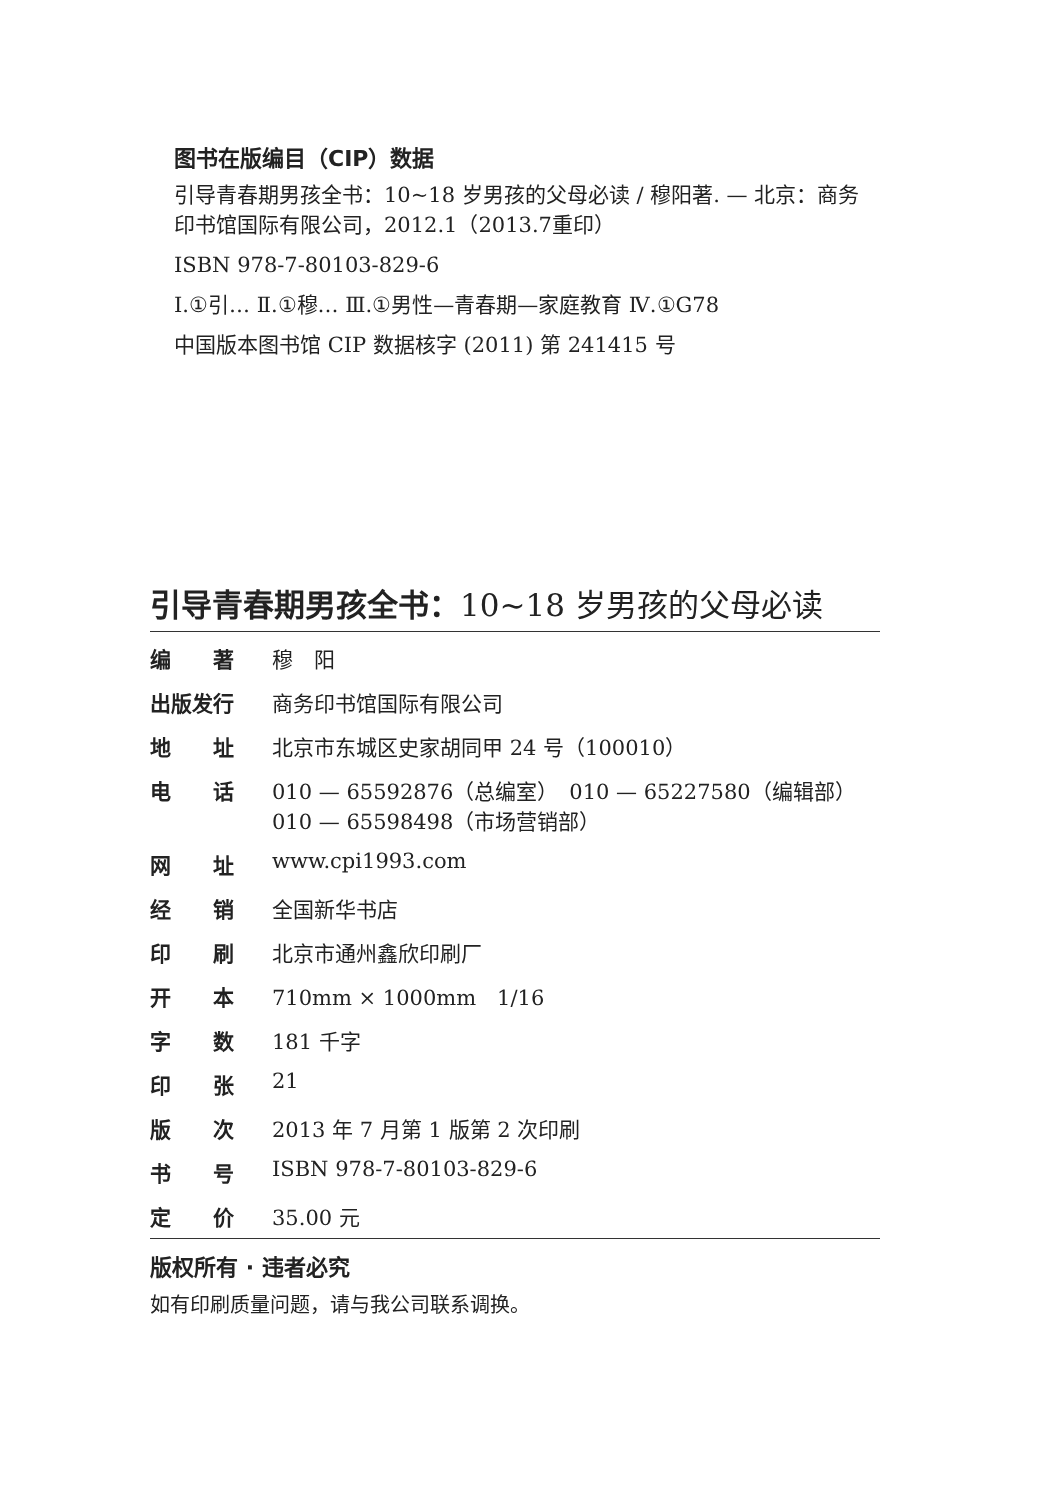图书在版编目（CIP）数据
引导青春期男孩全书：10~18 岁男孩的父母必读 / 穆阳著. — 北京：商务印书馆国际有限公司，2012.1（2013.7重印）
ISBN 978-7-80103-829-6
Ⅰ.①引… Ⅱ.①穆… Ⅲ.①男性—青春期—家庭教育 Ⅳ.①G78
中国版本图书馆 CIP 数据核字 (2011) 第 241415 号
引导青春期男孩全书：10~18 岁男孩的父母必读
| 编 著 | 穆 阳 |
| 出版发行 | 商务印书馆国际有限公司 |
| 地 址 | 北京市东城区史家胡同甲 24 号（100010） |
| 电 话 | 010 — 65592876（总编室） 010 — 65227580（编辑部） 010 — 65598498（市场营销部） |
| 网 址 | www.cpi1993.com |
| 经 销 | 全国新华书店 |
| 印 刷 | 北京市通州鑫欣印刷厂 |
| 开 本 | 710mm × 1000mm 1/16 |
| 字 数 | 181 千字 |
| 印 张 | 21 |
| 版 次 | 2013 年 7 月第 1 版第 2 次印刷 |
| 书 号 | ISBN 978-7-80103-829-6 |
| 定 价 | 35.00 元 |
版权所有 · 违者必究
如有印刷质量问题，请与我公司联系调换。